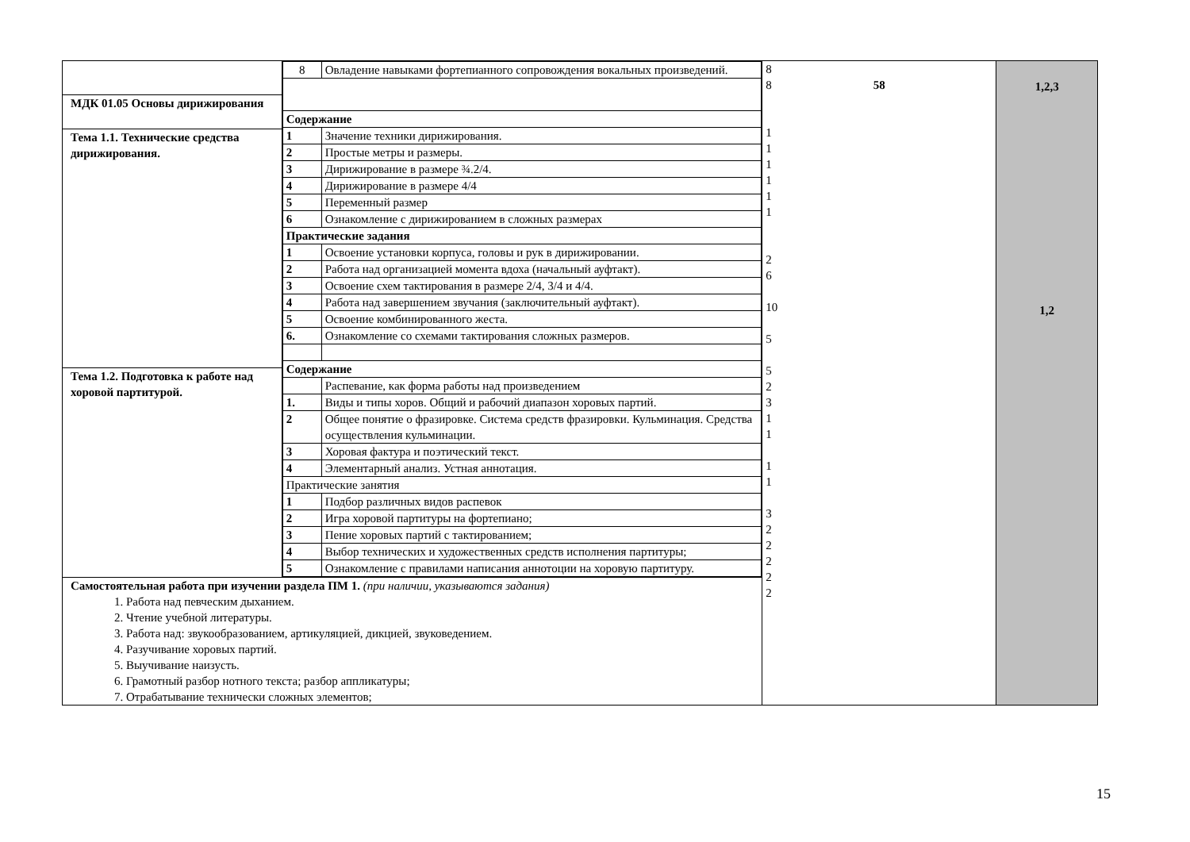| МДК 01.05 Основы дирижирования Тема 1.1. Технические средства дирижирования. Тема 1.2. Подготовка к работе над хоровой партитурой. | / 8 / Овладение навыками фортепианного сопровождения вокальных произведений. / / Содержание / / / 1 / Значение техники дирижирования. / / 2 / Простые метры и размеры. / / 3 / Дирижирование в размере ¾.2/4. / / 4 / Дирижирование в размере 4/4 / / 5 / Переменный размер / / 6 / Ознакомление с дирижированием в сложных размерах / / Практические задания / / / 1 / Освоение установки корпуса, головы и рук в дирижировании. / / 2 / Работа над организацией момента вдоха (начальный ауфтакт). / / 3 / Освоение схем тактирования в размере 2/4, 3/4 и 4/4. / / 4 / Работа над завершением звучания (заключительный ауфтакт). / / 5 / Освоение комбинированного жеста. / / 6. / Ознакомление со схемами тактирования сложных размеров. / / Содержание / / / / Распевание, как форма работы над произведением / / 1. / Виды и типы хоров. Общий и рабочий диапазон хоровых партий. / / 2 / Общее понятие о фразировке. Система средств фразировки. Кульминация. Средства осуществления кульминации. / / 3 / Хоровая фактура и поэтический текст. / / 4 / Элементарный анализ. Устная аннотация. / / Практические занятия / / / 1 / Подбор различных видов распевок / / 2 / Игра хоровой партитуры на фортепиано; / / 3 / Пение хоровых партий с тактированием; / / 4 / Выбор технических и художественных средств исполнения партитуры; / / 5 / Ознакомление с правилами написания аннотоции на хоровую партитуру. / | 8 8 58 1 1 1 1 1 1 2 6 10 5 5 2 3 1 1 1 1 3 2 2 2 2 2 | 1,2,3 1,2 |
| Самостоятельная работа при изучении раздела ПМ 1. (при наличии, указываются задания) 1. Работа над певческим дыханием. 2. Чтение учебной литературы. 3. Работа над: звукообразованием, артикуляцией, дикцией, звуковедением. 4. Разучивание хоровых партий. 5. Выучивание наизусть. 6. Грамотный разбор нотного текста; разбор аппликатуры; 7. Отрабатывание технически сложных элементов; | | | |
15